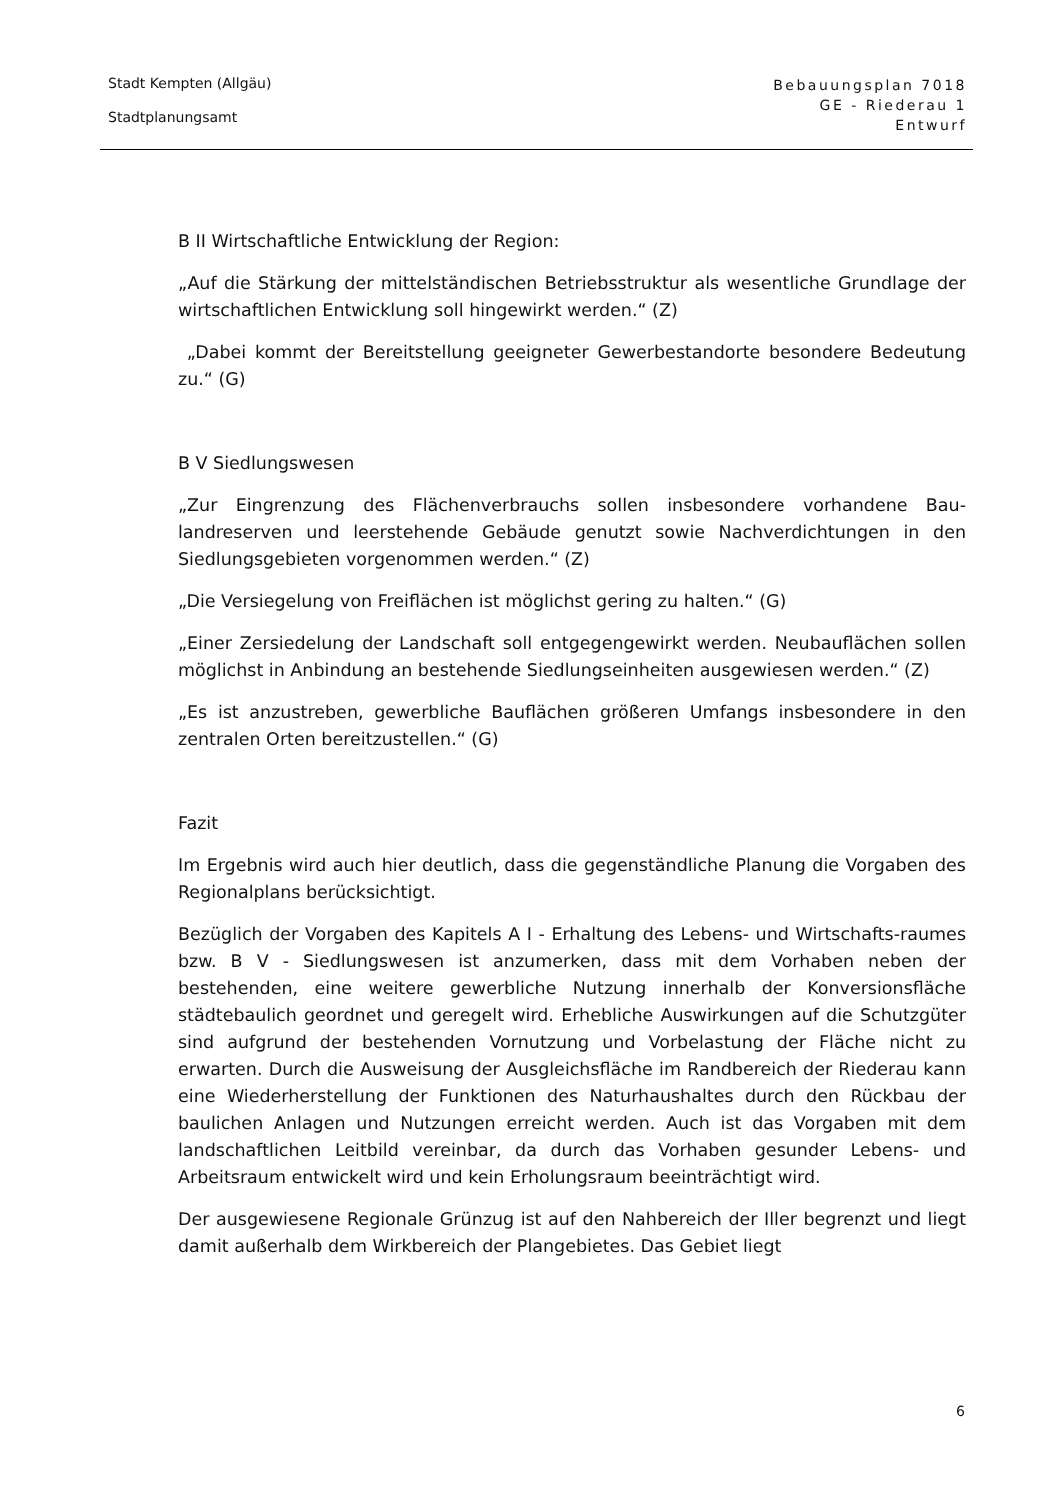Stadt Kempten (Allgäu)
Stadtplanungsamt
Bebauungsplan 7018
GE - Riederau 1
Entwurf
B II Wirtschaftliche Entwicklung der Region:
„Auf die Stärkung der mittelständischen Betriebsstruktur als wesentliche Grund­lage der wirtschaftlichen Entwicklung soll hingewirkt werden.“ (Z)
„Dabei kommt der Bereitstellung geeigneter Gewerbestandorte besondere Be­deutung zu.“ (G)
B V Siedlungswesen
„Zur Eingrenzung des Flächenverbrauchs sollen insbesondere vorhandene Bau­landreserven und leerstehende Gebäude genutzt sowie Nachverdichtungen in den Siedlungsgebieten vorgenommen werden.“ (Z)
„Die Versiegelung von Freiflächen ist möglichst gering zu halten.“ (G)
„Einer Zersiedelung der Landschaft soll entgegengewirkt werden. Neubauflä­chen sollen möglichst in Anbindung an bestehende Siedlungseinheiten ausge­wiesen werden.“ (Z)
„Es ist anzustreben, gewerbliche Bauflächen größeren Umfangs insbesondere in den zentralen Orten bereitzustellen.“ (G)
Fazit
Im Ergebnis wird auch hier deutlich, dass die gegenständliche Planung die Vor­gaben des Regionalplans berücksichtigt.
Bezüglich der Vorgaben des Kapitels A I - Erhaltung des Lebens- und Wirt­schafts-raumes bzw. B V - Siedlungswesen ist anzumerken, dass mit dem Vor­haben neben der bestehenden, eine weitere gewerbliche Nutzung innerhalb der Konversionsfläche städtebaulich geordnet und geregelt wird. Erhebliche Auswir­kungen auf die Schutzgüter sind aufgrund der bestehenden Vornutzung und Vorbelastung der Fläche nicht zu erwarten. Durch die Ausweisung der Aus­gleichsfläche im Randbereich der Riederau kann eine Wiederherstellung der Funktionen des Naturhaushaltes durch den Rückbau der baulichen Anlagen und Nutzungen erreicht werden. Auch ist das Vorgaben mit dem landschaftlichen Leitbild vereinbar, da durch das Vorhaben gesunder Lebens- und Arbeitsraum entwickelt wird und kein Erholungsraum beeinträchtigt wird.
Der ausgewiesene Regionale Grünzug ist auf den Nahbereich der Iller begrenzt und liegt damit außerhalb dem Wirkbereich der Plangebietes. Das Gebiet liegt
6